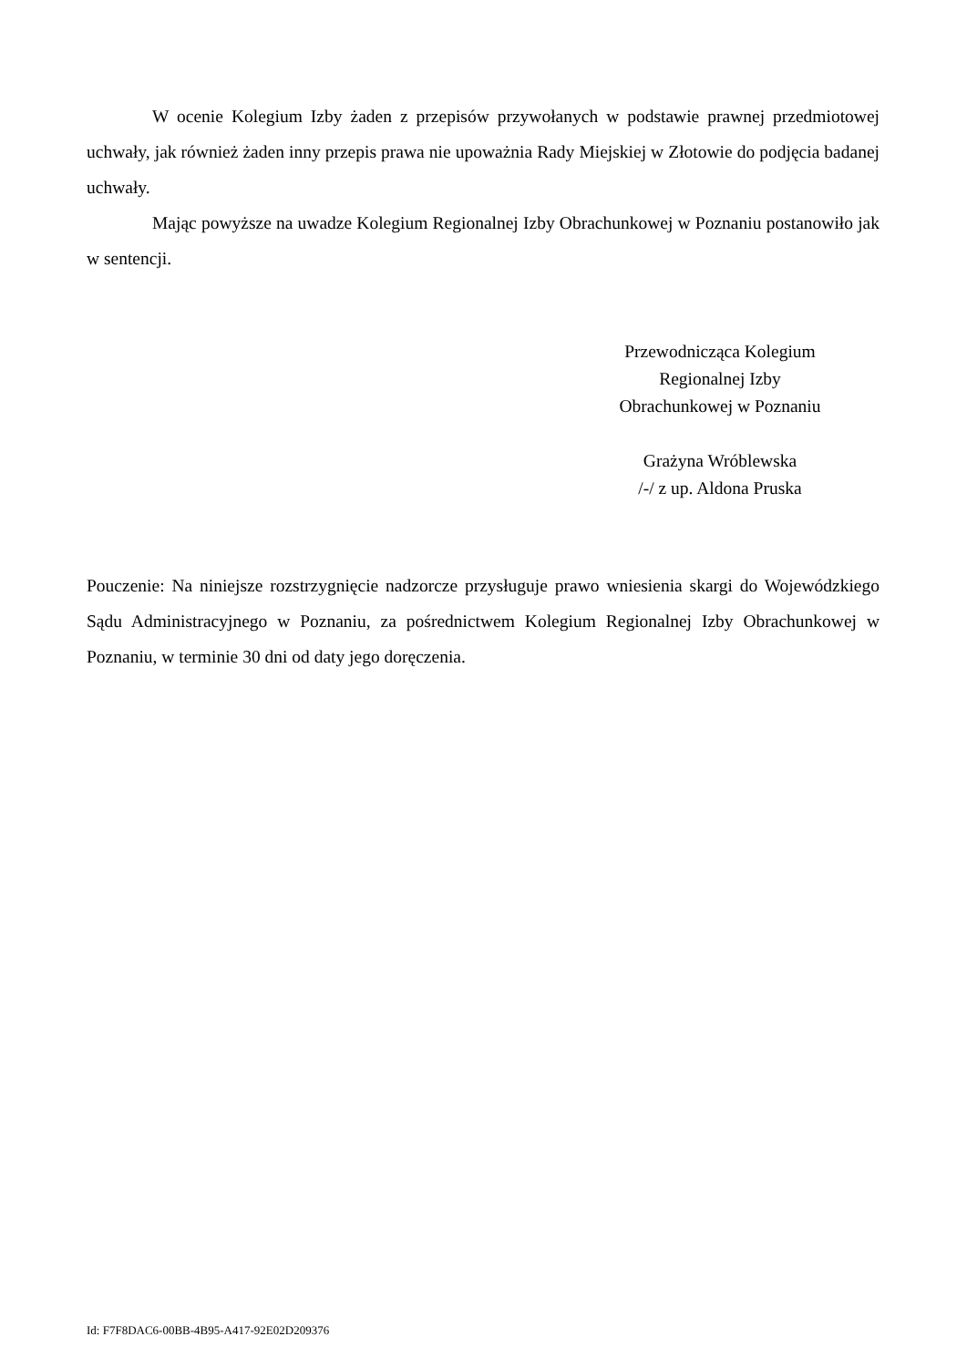W ocenie Kolegium Izby żaden z przepisów przywołanych w podstawie prawnej przedmiotowej uchwały, jak również żaden inny przepis prawa nie upoważnia Rady Miejskiej w Złotowie do podjęcia badanej uchwały.
Mając powyższe na uwadze Kolegium Regionalnej Izby Obrachunkowej w Poznaniu postanowiło jak w sentencji.
Przewodnicząca Kolegium
Regionalnej Izby
Obrachunkowej w Poznaniu
Grażyna Wróblewska
/-/ z up. Aldona Pruska
Pouczenie: Na niniejsze rozstrzygnięcie nadzorcze przysługuje prawo wniesienia skargi do Wojewódzkiego Sądu Administracyjnego w Poznaniu, za pośrednictwem Kolegium Regionalnej Izby Obrachunkowej w Poznaniu, w terminie 30 dni od daty jego doręczenia.
Id: F7F8DAC6-00BB-4B95-A417-92E02D209376